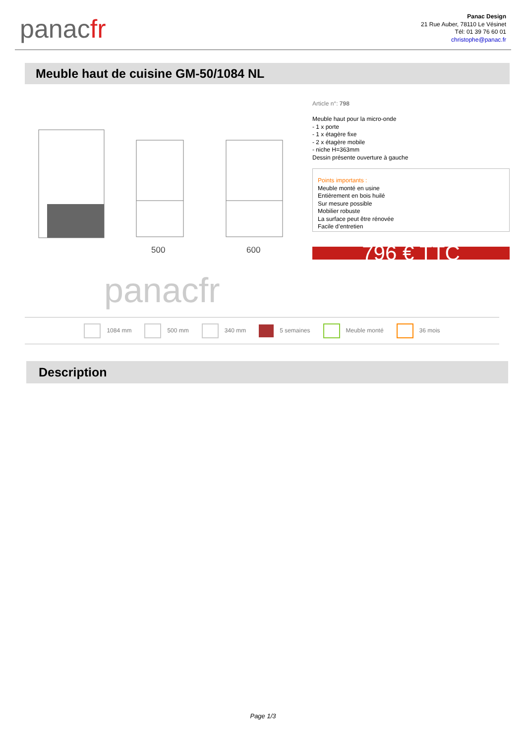panacfr
Panac Design
21 Rue Auber, 78110 Le Vésinet
Tél: 01 39 76 60 01
christophe@panac.fr
Meuble haut de cuisine GM-50/1084 NL
500
600
panacfr
Article n°: 798
Meuble haut pour la micro-onde
- 1 x porte
- 1 x étagère fixe
- 2 x étagère mobile
- niche H=363mm
Dessin présente ouverture à gauche
Points importants :
Meuble monté en usine
Entièrement en bois huilé
Sur mesure possible
Mobilier robuste
La surface peut être rénovée
Facile d’entretien
796 € TTC
1084 mm 500 mm 340 mm 5 semaines Meuble monté 36 mois
Description
Page 1/3